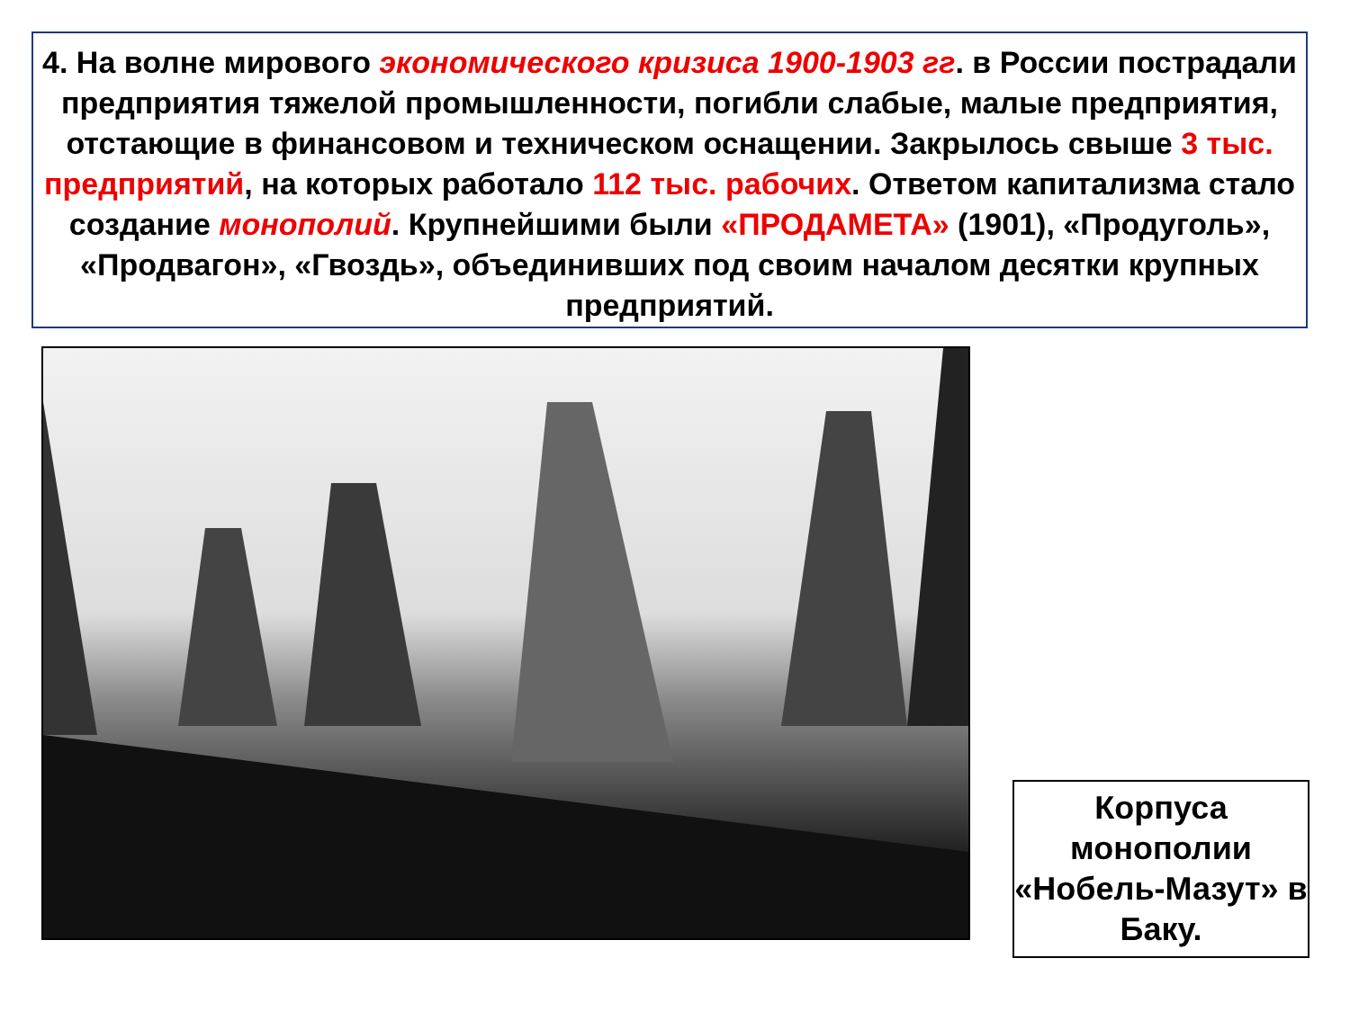4. На волне мирового экономического кризиса 1900-1903 гг. в России пострадали предприятия тяжелой промышленности, погибли слабые, малые предприятия, отстающие в финансовом и техническом оснащении. Закрылось свыше 3 тыс. предприятий, на которых работало 112 тыс. рабочих. Ответом капитализма стало создание монополий. Крупнейшими были «ПРОДАМЕТА» (1901), «Продуголь», «Продвагон», «Гвоздь», объединивших под своим началом десятки крупных предприятий.
Корпуса монополии «Нобель-Мазут» в Баку.